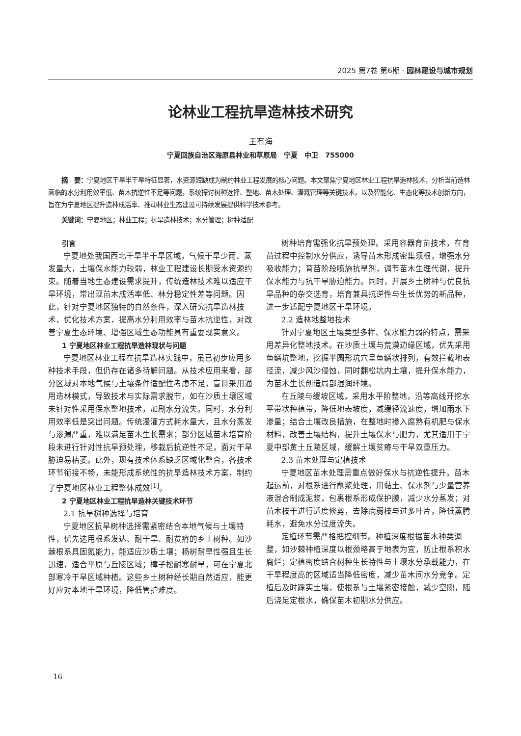2025 第7卷 第6期 · 园林建设与城市规划
论林业工程抗旱造林技术研究
王有海
宁夏回族自治区海原县林业和草原局　宁夏　中卫　755000
摘　要：宁夏地区干旱半干旱特征显著，水资源短缺成为制约林业工程发展的核心问题。本文聚焦宁夏地区林业工程抗旱造林技术，分析当前造林面临的水分利用效率低、苗木抗逆性不足等问题，系统探讨树种选择、整地、苗木处理、灌溉管理等关键技术，以及智能化、生态化等技术创新方向，旨在为宁夏地区提升造林成活率、推动林业生态建设可持续发展提供科学技术参考。
关键词：宁夏地区；林业工程；抗旱造林技术；水分管理；树种适配
引言
宁夏地处我国西北干旱半干旱区域，气候干旱少雨、蒸发量大，土壤保水能力较弱，林业工程建设长期受水资源约束。随着当地生态建设需求提升，传统造林技术难以适应干旱环境，常出现苗木成活率低、林分稳定性差等问题。因此，针对宁夏地区独特的自然条件，深入研究抗旱造林技术，优化技术方案，提高水分利用效率与苗木抗逆性，对改善宁夏生态环境、增强区域生态功能具有重要现实意义。
1 宁夏地区林业工程抗旱造林现状与问题
宁夏地区林业工程在抗旱造林实践中，虽已初步应用多种技术手段，但仍存在诸多待解问题。从技术应用来看，部分区域对本地气候与土壤条件适配性考虑不足，盲目采用通用造林模式，导致技术与实际需求脱节，如在沙质土壤区域未针对性采用保水整地技术，加剧水分流失。同时，水分利用效率低是突出问题。传统漫灌方式耗水量大，且水分蒸发与渗漏严重，难以满足苗木生长需求；部分区域苗木培育阶段未进行针对性抗旱预处理，移栽后抗逆性不足，面对干旱胁迫易枯萎。此外，现有技术体系缺乏区域化整合，各技术环节衔接不畅，未能形成系统性的抗旱造林技术方案，制约了宁夏地区林业工程整体成效<sup>[1]</sup>。
2 宁夏地区林业工程抗旱造林关键技术环节
2.1 抗旱树种选择与培育
宁夏地区抗旱树种选择需紧密结合本地气候与土壤特性，优先选用根系发达、耐干旱、耐贫瘠的乡土树种。如沙棘根系具固氮能力，能适应沙质土壤；杨树耐旱性强且生长迅速，适合平原与丘陵区域；樟子松耐寒耐旱，可在宁夏北部寒冷干旱区域种植。这些乡土树种经长期自然适应，能更好应对本地干旱环境，降低管护难度。
树种培育需强化抗旱预处理。采用容器育苗技术，在育苗过程中控制水分供应，诱导苗木形成密集须根，增强水分吸收能力；育苗阶段喷施抗旱剂，调节苗木生理代谢，提升保水能力与抗干旱胁迫能力。同时，开展乡土树种与优良抗旱品种的杂交选育，培育兼具抗逆性与生长优势的新品种，进一步适配宁夏地区干旱环境。
2.2 造林地整地技术
针对宁夏地区土壤类型多样、保水能力弱的特点，需采用差异化整地技术。在沙质土壤与荒漠边缘区域，优先采用鱼鳞坑整地，挖掘半圆形坑穴呈鱼鳞状排列，有效拦截地表径流，减少风沙侵蚀，同时翻松坑内土壤，提升保水能力，为苗木生长创造局部湿润环境。
在丘陵与缓坡区域，采用水平阶整地，沿等高线开挖水平带状种植带，降低地表坡度，减缓径流速度，增加雨水下渗量；结合土壤改良措施，在整地时掺入腐熟有机肥与保水材料，改善土壤结构，提升土壤保水与肥力，尤其适用于宁夏中部黄土丘陵区域，缓解土壤贫瘠与干旱双重压力。
2.3 苗木处理与定植技术
宁夏地区苗木处理需重点做好保水与抗逆性提升。苗木起运前，对根系进行蘸浆处理，用黏土、保水剂与少量营养液混合制成泥浆，包裹根系形成保护膜，减少水分蒸发；对苗木枝干进行适度修剪，去除病弱枝与过多叶片，降低蒸腾耗水，避免水分过度流失。
定植环节需严格把控细节。种植深度根据苗木种类调整，如沙棘种植深度以根颈略高于地表为宜，防止根系积水腐烂；定植密度结合树种生长特性与土壤水分承载能力，在干旱程度高的区域适当降低密度，减少苗木间水分竞争。定植后及时踩实土壤，使根系与土壤紧密接触，减少空隙，随后浇足定根水，确保苗木初期水分供应。
16